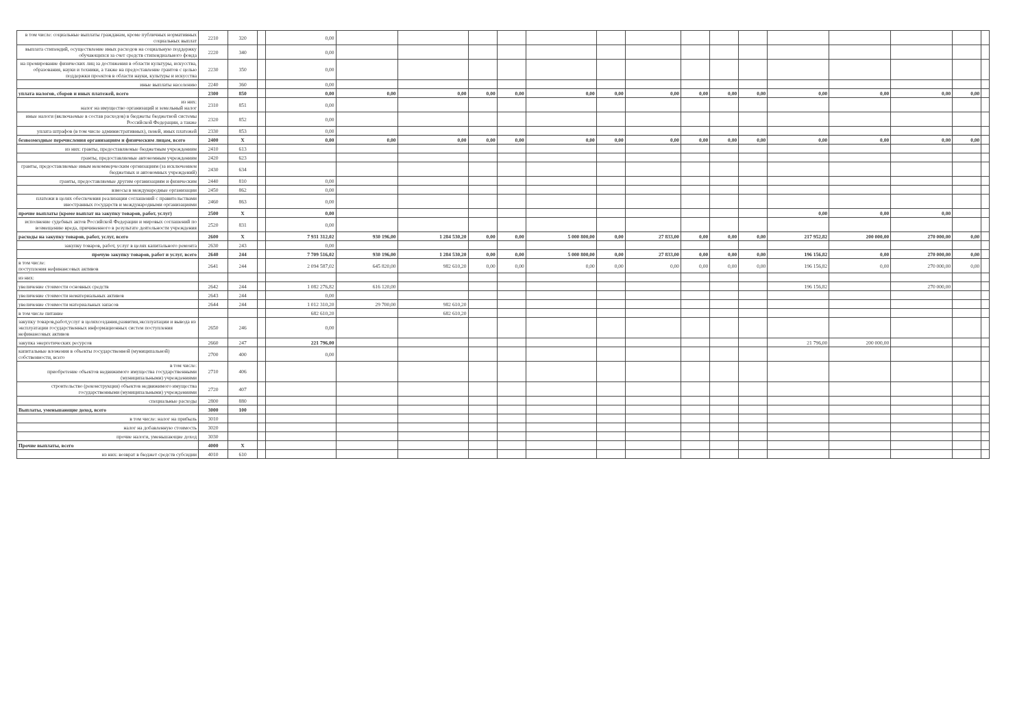| в том числе: социальные выплаты гражданам, кроме публичных нормативных социальных выплат | 2210 | 320 | | 0,00 | | | | | | | | | | | | | | | |
| выплата стипендий, осуществление иных расходов на социальную поддержку обучающихся за счет средств стипендиального фонда | 2220 | 340 | | 0,00 | | | | | | | | | | | | | | | |
| на премирование физических лиц за достижения в области культуры, искусства, образования, науки и техники, а также на предоставление грантов с целью поддержки проектов в области науки, культуры и искусства | 2230 | 350 | | 0,00 | | | | | | | | | | | | | | | |
| иные выплаты населению | 2240 | 360 | | 0,00 | | | | | | | | | | | | | | | |
| уплата налогов, сборов и иных платежей, всего | 2300 | 850 | | 0,00 | 0,00 | 0,00 | 0,00 | 0,00 | 0,00 | 0,00 | 0,00 | 0,00 | 0,00 | 0,00 | 0,00 | 0,00 | 0,00 | 0,00 | |
| из них: налог на имущество организаций и земельный налог | 2310 | 851 | | 0,00 | | | | | | | | | | | | | | | |
| иные налоги (включаемые в состав расходов) в бюджеты бюджетной системы Российской Федерации, а также | 2320 | 852 | | 0,00 | | | | | | | | | | | | | | | |
| уплата штрафов (в том числе административных), пеней, иных платежей | 2330 | 853 | | 0,00 | | | | | | | | | | | | | | | |
| безвозмездные перечисления организациям и физическим лицам, всего | 2400 | X | | 0,00 | 0,00 | 0,00 | 0,00 | 0,00 | 0,00 | 0,00 | 0,00 | 0,00 | 0,00 | 0,00 | 0,00 | 0,00 | 0,00 | 0,00 | |
| из них: гранты, предоставляемые бюджетным учреждениям | 2410 | 613 | | | | | | | | | | | | | | | | | |
| гранты, предоставляемые автономным учреждениям | 2420 | 623 | | | | | | | | | | | | | | | | | |
| гранты, предоставляемые иным некоммерческим оргнизациям (за исключением бюджетных и автономных учреждений) | 2430 | 634 | | | | | | | | | | | | | | | | | |
| гранты, предоставляемые другим организациям и физическим | 2440 | 810 | | 0,00 | | | | | | | | | | | | | | | |
| взносы в международные организации | 2450 | 862 | | 0,00 | | | | | | | | | | | | | | | |
| платежи в целях обеспечения реализации соглашений с правительствами иностранных государств и международными организациями | 2460 | 863 | | 0,00 | | | | | | | | | | | | | | | |
| прочие выплаты (кроме выплат на закупку товаров, работ, услуг) | 2500 | X | | 0,00 | | | | | | | | | | | 0,00 | 0,00 | 0,00 | | |
| исполнение судебных актов Российской Федерации и мировых соглашений по возмещению вреда, причиненного в результате деятельности учреждения | 2520 | 831 | | 0,00 | | | | | | | | | | | | | | | |
| расходы на закупку товаров, работ, услуг, всего | 2600 | X | | 7 931 312,02 | 930 196,00 | 1 284 530,20 | 0,00 | 0,00 | 5 000 800,00 | 0,00 | 27 833,00 | 0,00 | 0,00 | 0,00 | 217 952,82 | 200 000,00 | 270 000,00 | 0,00 | |
| закупку товаров, работ, услуг в целях капитального ремонта | 2630 | 243 | | 0,00 | | | | | | | | | | | | | | | |
| прочую закупку товаров, работ и услуг, всего | 2640 | 244 | | 7 709 516,02 | 930 196,00 | 1 284 530,20 | 0,00 | 0,00 | 5 000 800,00 | 0,00 | 27 833,00 | 0,00 | 0,00 | 0,00 | 196 156,82 | 0,00 | 270 000,00 | 0,00 | |
| в том числе: поступления нефинансовых активов | 2641 | 244 | | 2 094 587,02 | 645 820,00 | 982 610,20 | 0,00 | 0,00 | 0,00 | 0,00 | 0,00 | 0,00 | 0,00 | 0,00 | 196 156,82 | 0,00 | 270 000,00 | 0,00 | |
| из них: | | | | | | | | | | | | | | | | | | | |
| увеличение стоимости основных средств | 2642 | 244 | | 1 082 276,82 | 616 120,00 | | | | | | | | | | 196 156,82 | | 270 000,00 | | |
| увеличение стоимости нематериальных активов | 2643 | 244 | | 0,00 | | | | | | | | | | | | | | | |
| увеличение стоимости материальных запасов | 2644 | 244 | | 1 012 310,20 | 29 700,00 | 982 610,20 | | | | | | | | | | | | | |
| в том числе питание | | | | 682 610,20 | | 682 610,20 | | | | | | | | | | | | | |
| закупку товаров,работ,услуг в целяхсоздания,развития,эксплуатации и вывода из эксплуатации государственных информационных систем поступления нефинансовых активов | 2650 | 246 | | 0,00 | | | | | | | | | | | | | | | |
| закупка энергетических ресурсов | 2660 | 247 | | 221 796,00 | | | | | | | | | | | 21 796,00 | 200 000,00 | | | |
| капитальные вложения в объекты государственной (муниципальной) собственности, всего | 2700 | 400 | | 0,00 | | | | | | | | | | | | | | | |
| в том числе: приобретение объектов недвижимого имущества государственными (муниципальными) учреждениями | 2710 | 406 | | | | | | | | | | | | | | | | | |
| строительство (реконструкция) объектов недвижимого имущества государственными (муниципальными) учреждениями | 2720 | 407 | | | | | | | | | | | | | | | | | |
| специальные расходы | 2800 | 880 | | | | | | | | | | | | | | | | | |
| Выплаты, уменьшающие доход, всего | 3000 | 100 | | | | | | | | | | | | | | | | | |
| в том числе: налог на прибыль | 3010 | | | | | | | | | | | | | | | | | | |
| налог на добавленную стоимость | 3020 | | | | | | | | | | | | | | | | | | |
| прочие налоги, уменьшающие доход | 3030 | | | | | | | | | | | | | | | | | | |
| Прочие выплаты, всего | 4000 | X | | | | | | | | | | | | | | | | | |
| из них: возврат в бюджет средств субсидии | 4010 | 610 | | | | | | | | | | | | | | | | | |